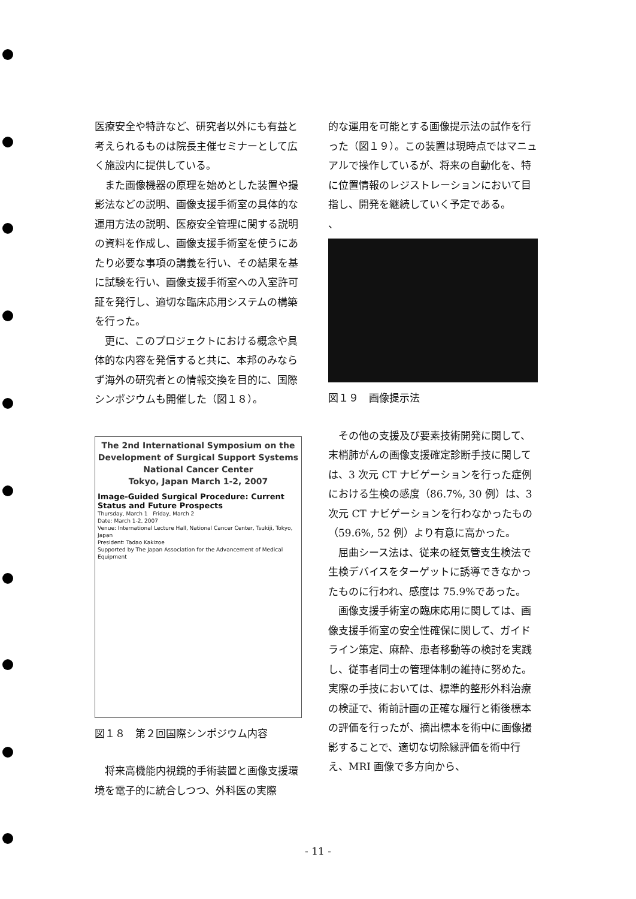医療安全や特許など、研究者以外にも有益と考えられるものは院長主催セミナーとして広く施設内に提供している。
また画像機器の原理を始めとした装置や撮影法などの説明、画像支援手術室の具体的な運用方法の説明、医療安全管理に関する説明の資料を作成し、画像支援手術室を使うにあたり必要な事項の講義を行い、その結果を基に試験を行い、画像支援手術室への入室許可証を発行し、適切な臨床応用システムの構築を行った。
更に、このプロジェクトにおける概念や具体的な内容を発信すると共に、本邦のみならず海外の研究者との情報交換を目的に、国際シンポジウムも開催した（図１８）。
The 2nd International Symposium on the Development of Surgical Support Systems
National Cancer Center
Tokyo, Japan March 1-2, 2007
Image-Guided Surgical Procedure: Current Status and Future Prospects
Thursday, March 1 Friday, March 2
Date: March 1-2, 2007
Venue: International Lecture Hall, National Cancer Center, Tsukiji, Tokyo, Japan
President: Tadao Kakizoe
Supported by The Japan Association for the Advancement of Medical Equipment
図１８　第２回国際シンポジウム内容
将来高機能内視鏡的手術装置と画像支援環境を電子的に統合しつつ、外科医の実際
的な運用を可能とする画像提示法の試作を行った（図１９）。この装置は現時点ではマニュアルで操作しているが、将来の自動化を、特に位置情報のレジストレーションにおいて目指し、開発を継続していく予定である。
、
図１９　画像提示法
その他の支援及び要素技術開発に関して、末梢肺がんの画像支援確定診断手技に関しては、3 次元 CT ナビゲーションを行った症例における生検の感度（86.7%, 30 例）は、3 次元 CT ナビゲーションを行わなかったもの（59.6%, 52 例）より有意に高かった。
屈曲シース法は、従来の経気管支生検法で生検デバイスをターゲットに誘導できなかったものに行われ、感度は 75.9%であった。
画像支援手術室の臨床応用に関しては、画像支援手術室の安全性確保に関して、ガイドライン策定、麻酔、患者移動等の検討を実践し、従事者同士の管理体制の維持に努めた。実際の手技においては、標準的整形外科治療の検証で、術前計画の正確な履行と術後標本の評価を行ったが、摘出標本を術中に画像撮影することで、適切な切除縁評価を術中行え、MRI 画像で多方向から、
- 11 -